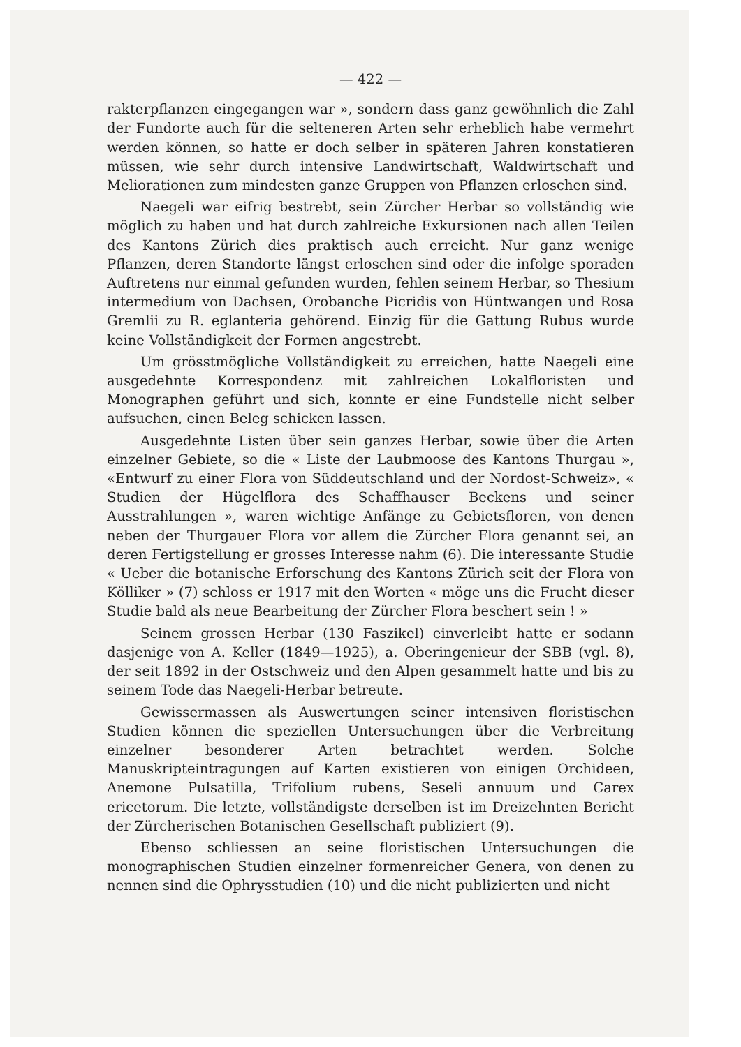— 422 —
rakterpflanzen eingegangen war », sondern dass ganz gewöhnlich die Zahl der Fundorte auch für die selteneren Arten sehr erheblich habe vermehrt werden können, so hatte er doch selber in späteren Jahren konstatieren müssen, wie sehr durch intensive Landwirtschaft, Waldwirtschaft und Meliorationen zum mindesten ganze Gruppen von Pflanzen erloschen sind.
Naegeli war eifrig bestrebt, sein Zürcher Herbar so vollständig wie möglich zu haben und hat durch zahlreiche Exkursionen nach allen Teilen des Kantons Zürich dies praktisch auch erreicht. Nur ganz wenige Pflanzen, deren Standorte längst erloschen sind oder die infolge sporaden Auftretens nur einmal gefunden wurden, fehlen seinem Herbar, so Thesium intermedium von Dachsen, Orobanche Picridis von Hüntwangen und Rosa Gremlii zu R. eglanteria gehörend. Einzig für die Gattung Rubus wurde keine Vollständigkeit der Formen angestrebt.
Um grösstmögliche Vollständigkeit zu erreichen, hatte Naegeli eine ausgedehnte Korrespondenz mit zahlreichen Lokalfloristen und Monographen geführt und sich, konnte er eine Fundstelle nicht selber aufsuchen, einen Beleg schicken lassen.
Ausgedehnte Listen über sein ganzes Herbar, sowie über die Arten einzelner Gebiete, so die « Liste der Laubmoose des Kantons Thurgau », «Entwurf zu einer Flora von Süddeutschland und der Nordost-Schweiz», « Studien der Hügelflora des Schaffhauser Beckens und seiner Ausstrahlungen », waren wichtige Anfänge zu Gebietsfloren, von denen neben der Thurgauer Flora vor allem die Zürcher Flora genannt sei, an deren Fertigstellung er grosses Interesse nahm (6). Die interessante Studie « Ueber die botanische Erforschung des Kantons Zürich seit der Flora von Kölliker » (7) schloss er 1917 mit den Worten « möge uns die Frucht dieser Studie bald als neue Bearbeitung der Zürcher Flora beschert sein ! »
Seinem grossen Herbar (130 Faszikel) einverleibt hatte er sodann dasjenige von A. Keller (1849—1925), a. Oberingenieur der SBB (vgl. 8), der seit 1892 in der Ostschweiz und den Alpen gesammelt hatte und bis zu seinem Tode das Naegeli-Herbar betreute.
Gewissermassen als Auswertungen seiner intensiven floristischen Studien können die speziellen Untersuchungen über die Verbreitung einzelner besonderer Arten betrachtet werden. Solche Manuskripteintragungen auf Karten existieren von einigen Orchideen, Anemone Pulsatilla, Trifolium rubens, Seseli annuum und Carex ericetorum. Die letzte, vollständigste derselben ist im Dreizehnten Bericht der Zürcherischen Botanischen Gesellschaft publiziert (9).
Ebenso schliessen an seine floristischen Untersuchungen die monographischen Studien einzelner formenreicher Genera, von denen zu nennen sind die Ophrysstudien (10) und die nicht publizierten und nicht